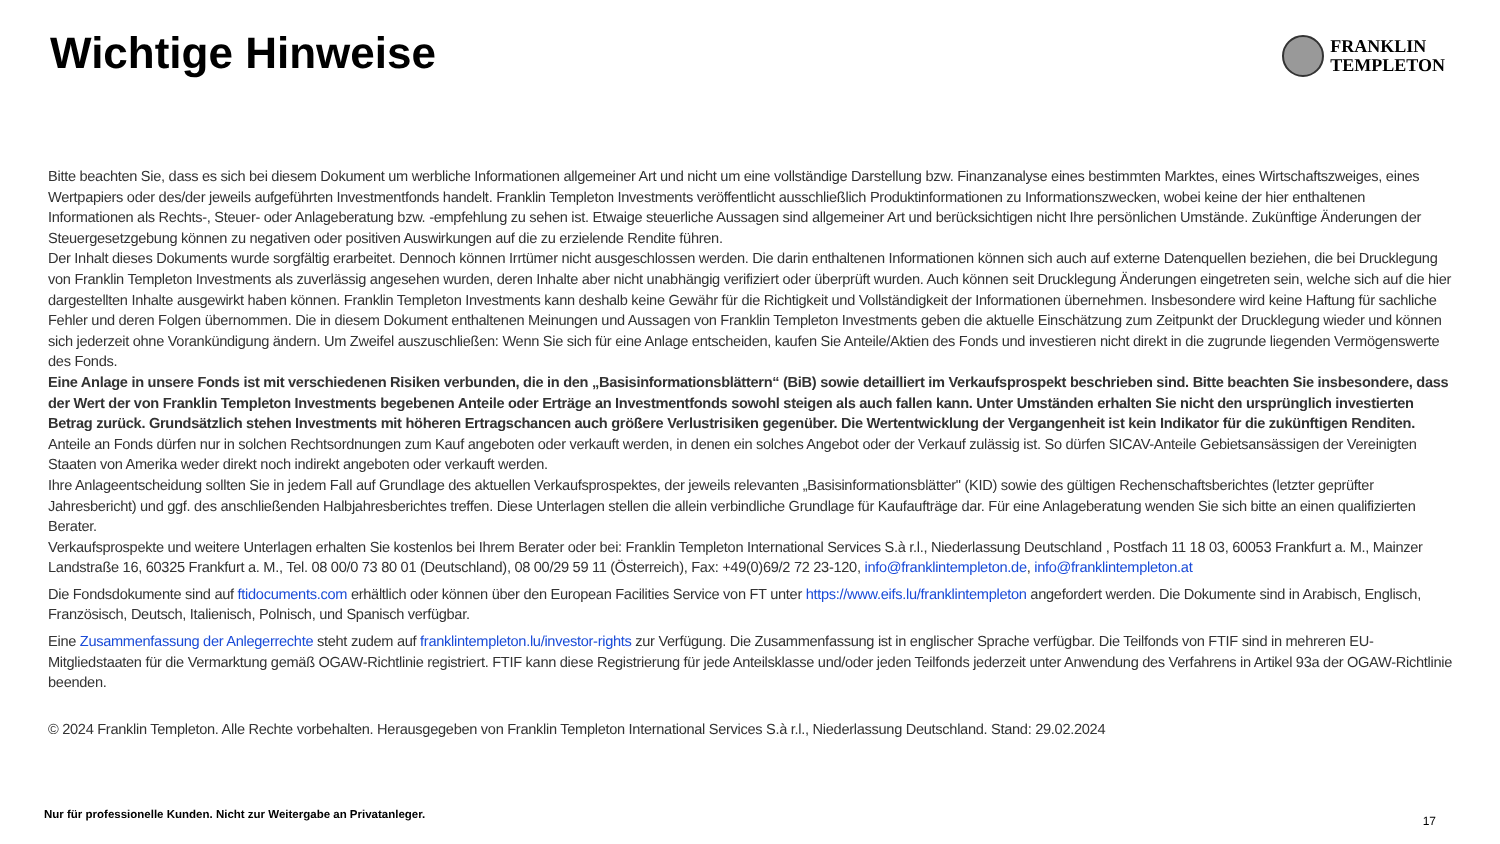Wichtige Hinweise
FRANKLIN
TEMPLETON
Bitte beachten Sie, dass es sich bei diesem Dokument um werbliche Informationen allgemeiner Art und nicht um eine vollständige Darstellung bzw. Finanzanalyse eines bestimmten Marktes, eines Wirtschaftszweiges, eines Wertpapiers oder des/der jeweils aufgeführten Investmentfonds handelt. Franklin Templeton Investments veröffentlicht ausschließlich Produktinformationen zu Informationszwecken, wobei keine der hier enthaltenen Informationen als Rechts-, Steuer- oder Anlageberatung bzw. -empfehlung zu sehen ist. Etwaige steuerliche Aussagen sind allgemeiner Art und berücksichtigen nicht Ihre persönlichen Umstände. Zukünftige Änderungen der Steuergesetzgebung können zu negativen oder positiven Auswirkungen auf die zu erzielende Rendite führen.
Der Inhalt dieses Dokuments wurde sorgfältig erarbeitet. Dennoch können Irrtümer nicht ausgeschlossen werden. Die darin enthaltenen Informationen können sich auch auf externe Datenquellen beziehen, die bei Drucklegung von Franklin Templeton Investments als zuverlässig angesehen wurden, deren Inhalte aber nicht unabhängig verifiziert oder überprüft wurden. Auch können seit Drucklegung Änderungen eingetreten sein, welche sich auf die hier dargestellten Inhalte ausgewirkt haben können. Franklin Templeton Investments kann deshalb keine Gewähr für die Richtigkeit und Vollständigkeit der Informationen übernehmen. Insbesondere wird keine Haftung für sachliche Fehler und deren Folgen übernommen. Die in diesem Dokument enthaltenen Meinungen und Aussagen von Franklin Templeton Investments geben die aktuelle Einschätzung zum Zeitpunkt der Drucklegung wieder und können sich jederzeit ohne Vorankündigung ändern. Um Zweifel auszuschließen: Wenn Sie sich für eine Anlage entscheiden, kaufen Sie Anteile/Aktien des Fonds und investieren nicht direkt in die zugrunde liegenden Vermögenswerte des Fonds.
Eine Anlage in unsere Fonds ist mit verschiedenen Risiken verbunden, die in den „Basisinformationsblättern“ (BiB) sowie detailliert im Verkaufsprospekt beschrieben sind. Bitte beachten Sie insbesondere, dass der Wert der von Franklin Templeton Investments begebenen Anteile oder Erträge an Investmentfonds sowohl steigen als auch fallen kann. Unter Umständen erhalten Sie nicht den ursprünglich investierten Betrag zurück. Grundsätzlich stehen Investments mit höheren Ertragschancen auch größere Verlustrisiken gegenüber. Die Wertentwicklung der Vergangenheit ist kein Indikator für die zukünftigen Renditen.
Anteile an Fonds dürfen nur in solchen Rechtsordnungen zum Kauf angeboten oder verkauft werden, in denen ein solches Angebot oder der Verkauf zulässig ist. So dürfen SICAV-Anteile Gebietsansässigen der Vereinigten Staaten von Amerika weder direkt noch indirekt angeboten oder verkauft werden.
Ihre Anlageentscheidung sollten Sie in jedem Fall auf Grundlage des aktuellen Verkaufsprospektes, der jeweils relevanten „Basisinformationsblätter" (KID) sowie des gültigen Rechenschaftsberichtes (letzter geprüfter Jahresbericht) und ggf. des anschließenden Halbjahresberichtes treffen. Diese Unterlagen stellen die allein verbindliche Grundlage für Kaufaufträge dar. Für eine Anlageberatung wenden Sie sich bitte an einen qualifizierten Berater.
Verkaufsprospekte und weitere Unterlagen erhalten Sie kostenlos bei Ihrem Berater oder bei: Franklin Templeton International Services S.à r.l., Niederlassung Deutschland , Postfach 11 18 03, 60053 Frankfurt a. M., Mainzer Landstraße 16, 60325 Frankfurt a. M., Tel. 08 00/0 73 80 01 (Deutschland), 08 00/29 59 11 (Österreich), Fax: +49(0)69/2 72 23-120, info@franklintempleton.de, info@franklintempleton.at
Die Fondsdokumente sind auf ftidocuments.com erhältlich oder können über den European Facilities Service von FT unter https://www.eifs.lu/franklintempleton angefordert werden. Die Dokumente sind in Arabisch, Englisch, Französisch, Deutsch, Italienisch, Polnisch, und Spanisch verfügbar.
Eine Zusammenfassung der Anlegerrechte steht zudem auf franklintempleton.lu/investor-rights zur Verfügung. Die Zusammenfassung ist in englischer Sprache verfügbar. Die Teilfonds von FTIF sind in mehreren EU-Mitgliedstaaten für die Vermarktung gemäß OGAW-Richtlinie registriert. FTIF kann diese Registrierung für jede Anteilsklasse und/oder jeden Teilfonds jederzeit unter Anwendung des Verfahrens in Artikel 93a der OGAW-Richtlinie beenden.
© 2024 Franklin Templeton. Alle Rechte vorbehalten. Herausgegeben von Franklin Templeton International Services S.à r.l., Niederlassung Deutschland. Stand: 29.02.2024
Nur für professionelle Kunden. Nicht zur Weitergabe an Privatanleger.
17